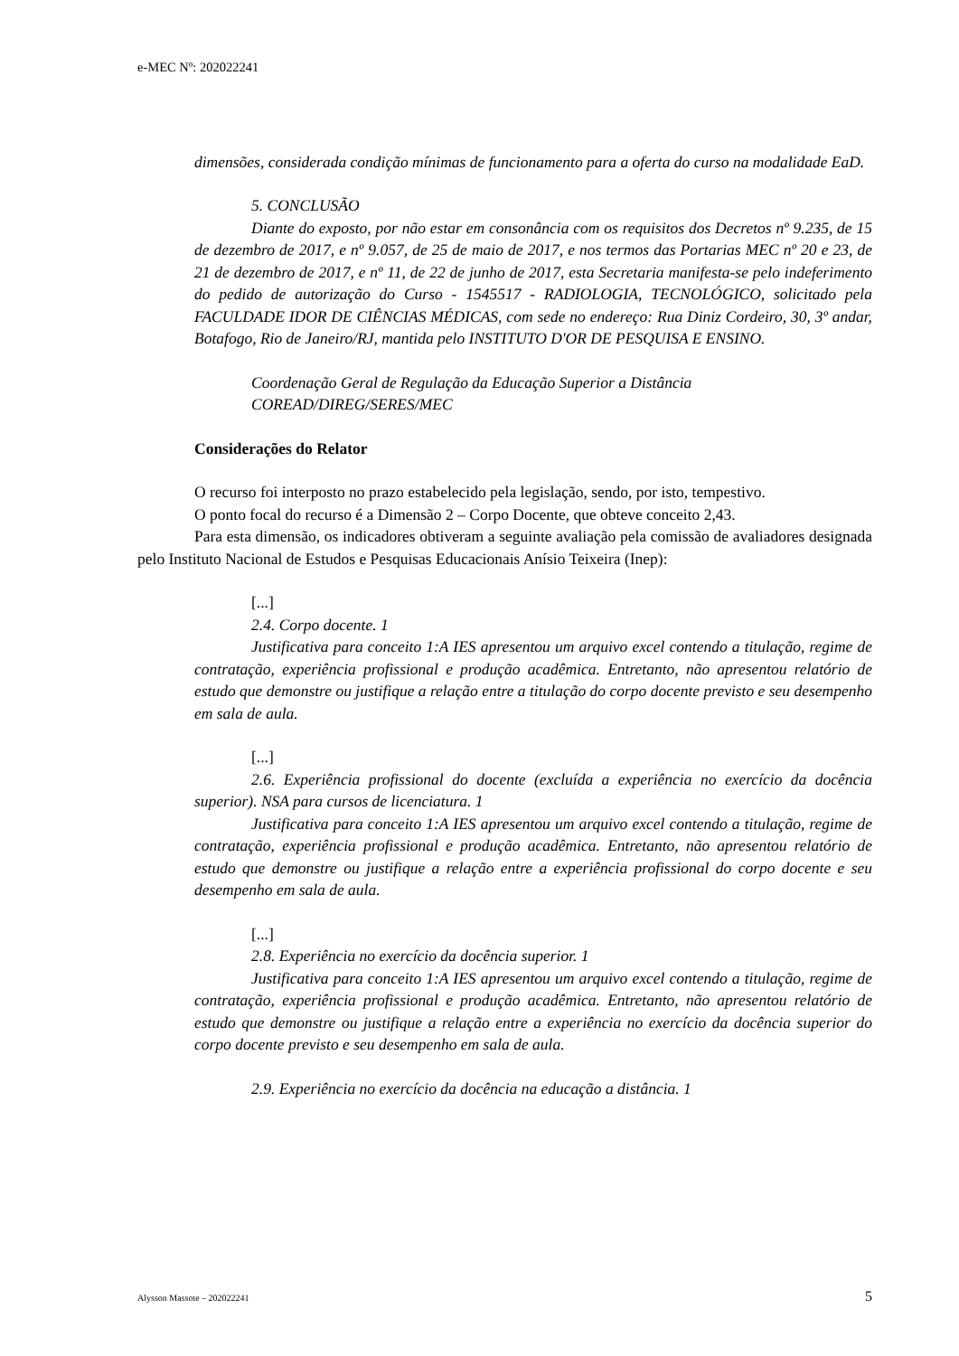e-MEC Nº: 202022241
dimensões, considerada condição mínimas de funcionamento para a oferta do curso na modalidade EaD.
5. CONCLUSÃO
Diante do exposto, por não estar em consonância com os requisitos dos Decretos nº 9.235, de 15 de dezembro de 2017, e nº 9.057, de 25 de maio de 2017, e nos termos das Portarias MEC nº 20 e 23, de 21 de dezembro de 2017, e nº 11, de 22 de junho de 2017, esta Secretaria manifesta-se pelo indeferimento do pedido de autorização do Curso - 1545517 - RADIOLOGIA, TECNOLÓGICO, solicitado pela FACULDADE IDOR DE CIÊNCIAS MÉDICAS, com sede no endereço: Rua Diniz Cordeiro, 30, 3º andar, Botafogo, Rio de Janeiro/RJ, mantida pelo INSTITUTO D'OR DE PESQUISA E ENSINO.
Coordenação Geral de Regulação da Educação Superior a Distância
COREAD/DIREG/SERES/MEC
Considerações do Relator
O recurso foi interposto no prazo estabelecido pela legislação, sendo, por isto, tempestivo.
O ponto focal do recurso é a Dimensão 2 – Corpo Docente, que obteve conceito 2,43.
Para esta dimensão, os indicadores obtiveram a seguinte avaliação pela comissão de avaliadores designada pelo Instituto Nacional de Estudos e Pesquisas Educacionais Anísio Teixeira (Inep):
[...]
2.4. Corpo docente. 1
Justificativa para conceito 1:A IES apresentou um arquivo excel contendo a titulação, regime de contratação, experiência profissional e produção acadêmica. Entretanto, não apresentou relatório de estudo que demonstre ou justifique a relação entre a titulação do corpo docente previsto e seu desempenho em sala de aula.
[...]
2.6. Experiência profissional do docente (excluída a experiência no exercício da docência superior). NSA para cursos de licenciatura. 1
Justificativa para conceito 1:A IES apresentou um arquivo excel contendo a titulação, regime de contratação, experiência profissional e produção acadêmica. Entretanto, não apresentou relatório de estudo que demonstre ou justifique a relação entre a experiência profissional do corpo docente e seu desempenho em sala de aula.
[...]
2.8. Experiência no exercício da docência superior. 1
Justificativa para conceito 1:A IES apresentou um arquivo excel contendo a titulação, regime de contratação, experiência profissional e produção acadêmica. Entretanto, não apresentou relatório de estudo que demonstre ou justifique a relação entre a experiência no exercício da docência superior do corpo docente previsto e seu desempenho em sala de aula.
2.9. Experiência no exercício da docência na educação a distância. 1
Alysson Massote – 202022241 5